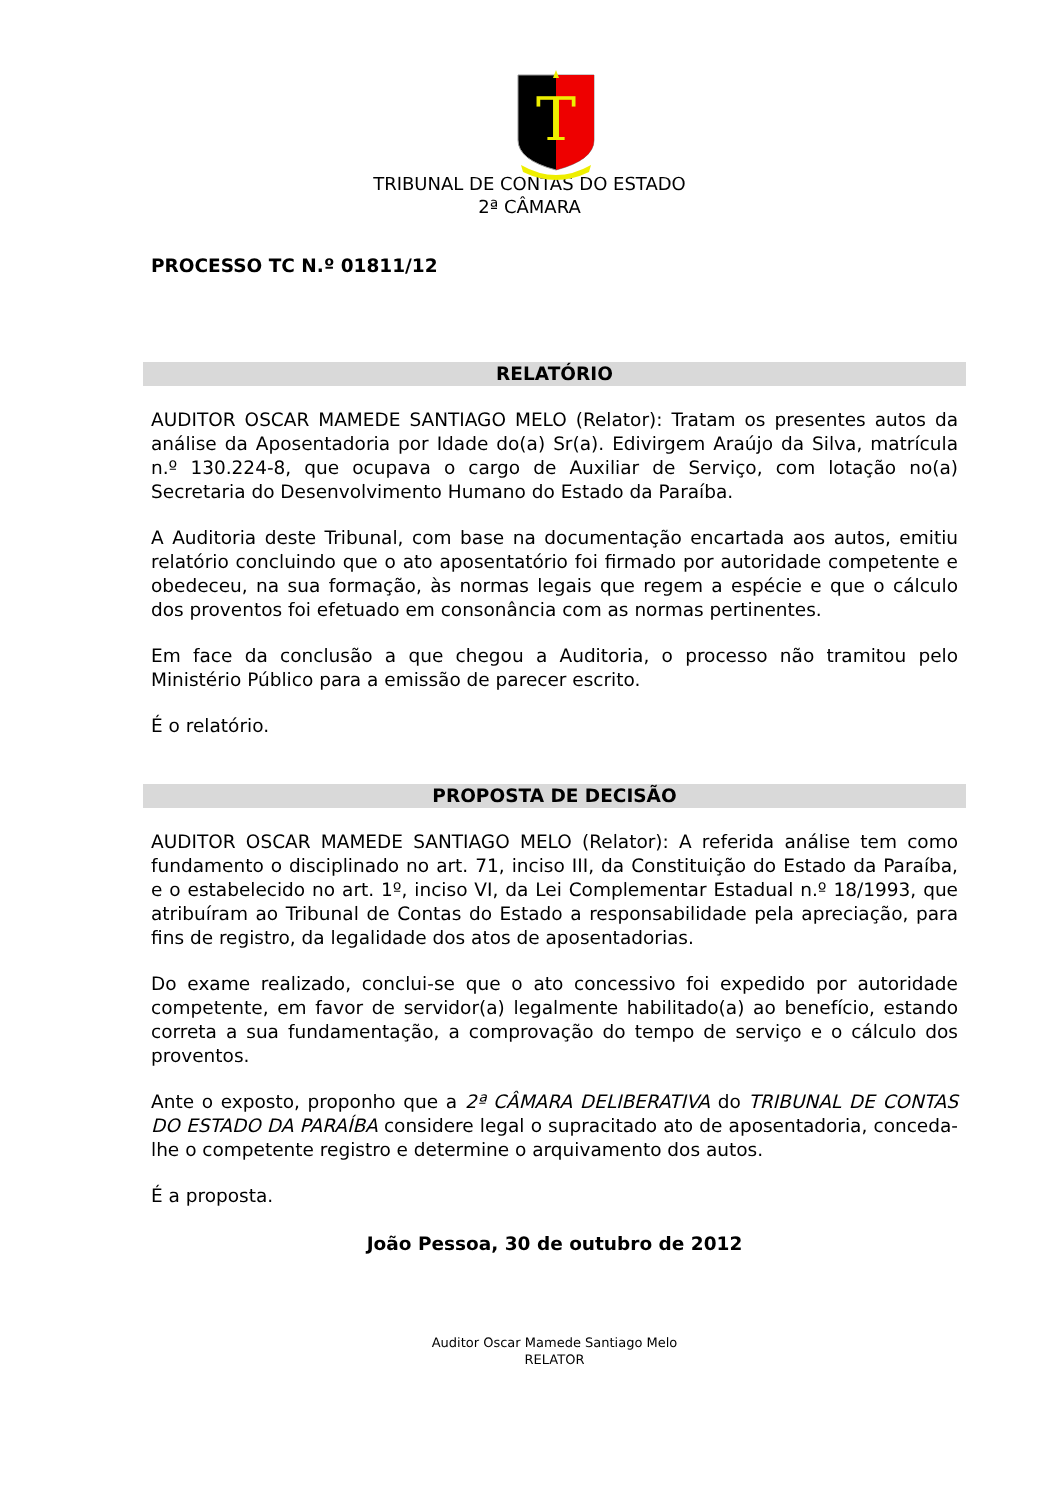T
TRIBUNAL DE CONTAS DO ESTADO
2ª CÂMARA
PROCESSO TC N.º 01811/12
RELATÓRIO
AUDITOR OSCAR MAMEDE SANTIAGO MELO (Relator): Tratam os presentes autos da análise da Aposentadoria por Idade do(a) Sr(a). Edivirgem Araújo da Silva, matrícula n.º 130.224-8, que ocupava o cargo de Auxiliar de Serviço, com lotação no(a) Secretaria do Desenvolvimento Humano do Estado da Paraíba.
A Auditoria deste Tribunal, com base na documentação encartada aos autos, emitiu relatório concluindo que o ato aposentatório foi firmado por autoridade competente e obedeceu, na sua formação, às normas legais que regem a espécie e que o cálculo dos proventos foi efetuado em consonância com as normas pertinentes.
Em face da conclusão a que chegou a Auditoria, o processo não tramitou pelo Ministério Público para a emissão de parecer escrito.
É o relatório.
PROPOSTA DE DECISÃO
AUDITOR OSCAR MAMEDE SANTIAGO MELO (Relator): A referida análise tem como fundamento o disciplinado no art. 71, inciso III, da Constituição do Estado da Paraíba, e o estabelecido no art. 1º, inciso VI, da Lei Complementar Estadual n.º 18/1993, que atribuíram ao Tribunal de Contas do Estado a responsabilidade pela apreciação, para fins de registro, da legalidade dos atos de aposentadorias.
Do exame realizado, conclui-se que o ato concessivo foi expedido por autoridade competente, em favor de servidor(a) legalmente habilitado(a) ao benefício, estando correta a sua fundamentação, a comprovação do tempo de serviço e o cálculo dos proventos.
Ante o exposto, proponho que a 2ª CÂMARA DELIBERATIVA do TRIBUNAL DE CONTAS DO ESTADO DA PARAÍBA considere legal o supracitado ato de aposentadoria, conceda-lhe o competente registro e determine o arquivamento dos autos.
É a proposta.
João Pessoa, 30 de outubro de 2012
Auditor Oscar Mamede Santiago Melo
RELATOR